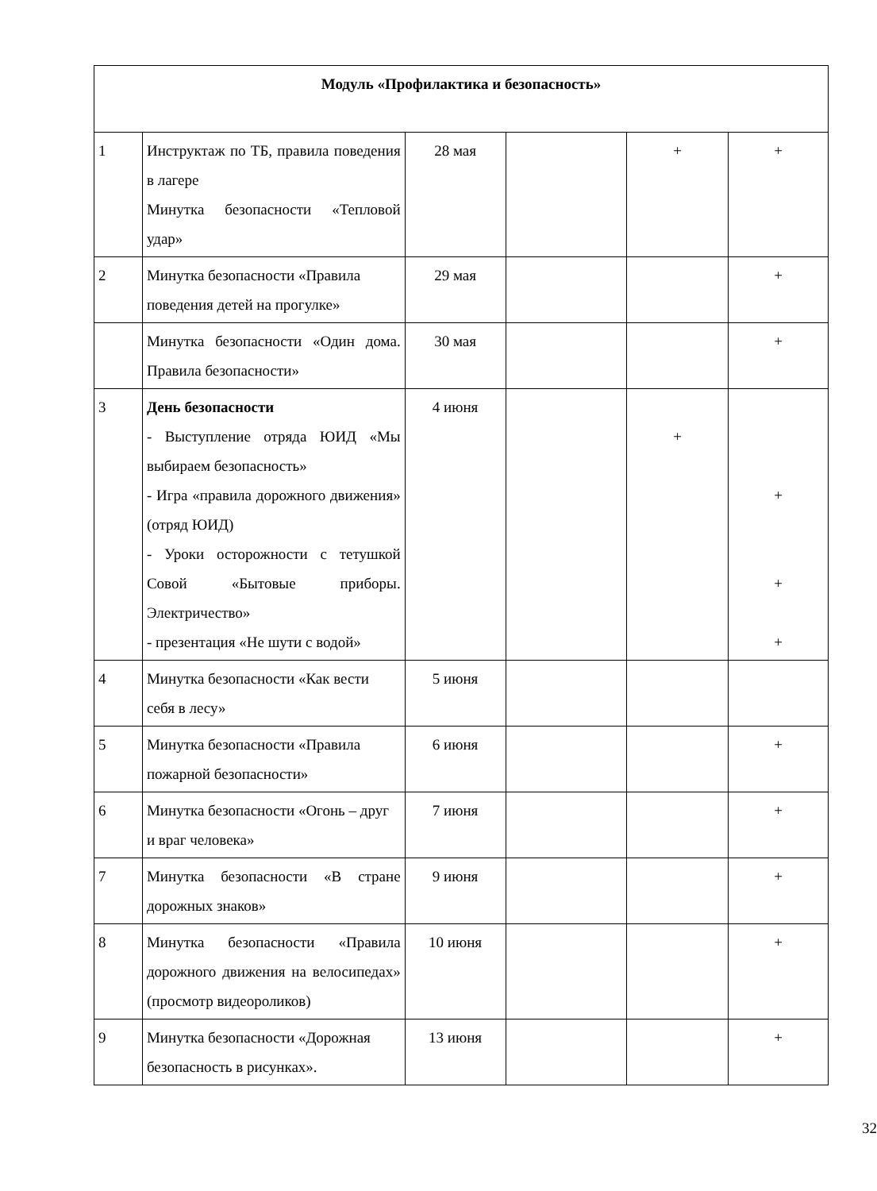| Модуль «Профилактика и безопасность» | | | | | |
| 1 | Инструктаж по ТБ, правила поведения в лагере Минутка безопасности «Тепловой удар» | 28 мая | | + | + |
| 2 | Минутка безопасности «Правила поведения детей на прогулке» | 29 мая | | | + |
| | Минутка безопасности «Один дома. Правила безопасности» | 30 мая | | | + |
| 3 | День безопасности - Выступление отряда ЮИД «Мы выбираем безопасность» - Игра «правила дорожного движения» (отряд ЮИД) - Уроки осторожности с тетушкой Совой «Бытовые приборы. Электричество» - презентация «Не шути с водой» | 4 июня | | + | + + + |
| 4 | Минутка безопасности «Как вести себя в лесу» | 5 июня | | | |
| 5 | Минутка безопасности «Правила пожарной безопасности» | 6 июня | | | + |
| 6 | Минутка безопасности «Огонь – друг и враг человека» | 7 июня | | | + |
| 7 | Минутка безопасности «В стране дорожных знаков» | 9 июня | | | + |
| 8 | Минутка безопасности «Правила дорожного движения на велосипедах» (просмотр видеороликов) | 10 июня | | | + |
| 9 | Минутка безопасности «Дорожная безопасность в рисунках». | 13 июня | | | + |
32